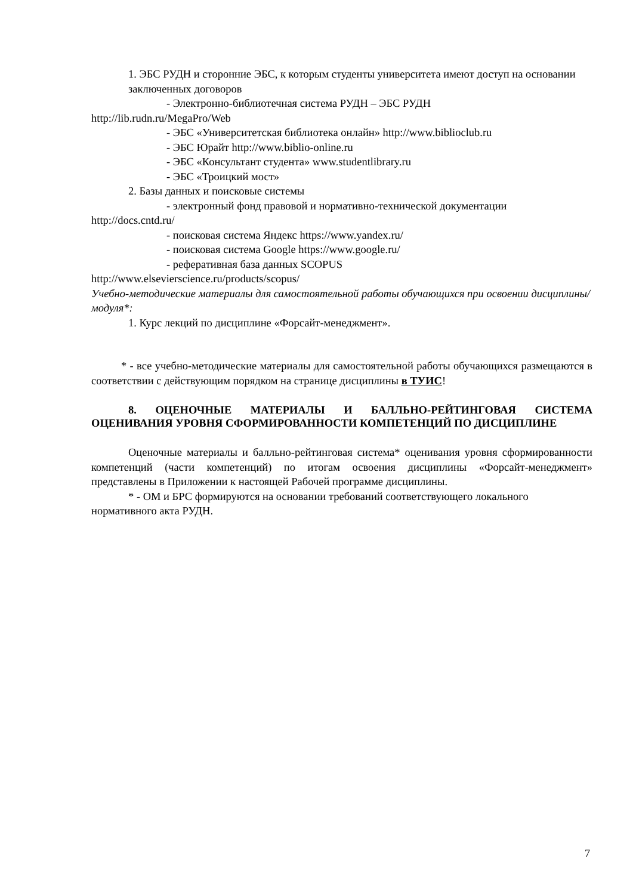1. ЭБС РУДН и сторонние ЭБС, к которым студенты университета имеют доступ на основании заключенных договоров
- Электронно-библиотечная система РУДН – ЭБС РУДН
http://lib.rudn.ru/MegaPro/Web
- ЭБС «Университетская библиотека онлайн» http://www.biblioclub.ru
- ЭБС Юрайт http://www.biblio-online.ru
- ЭБС «Консультант студента» www.studentlibrary.ru
- ЭБС «Троицкий мост»
2. Базы данных и поисковые системы
- электронный фонд правовой и нормативно-технической документации
http://docs.cntd.ru/
- поисковая система Яндекс https://www.yandex.ru/
- поисковая система Google https://www.google.ru/
- реферативная база данных SCOPUS
http://www.elsevierscience.ru/products/scopus/
Учебно-методические материалы для самостоятельной работы обучающихся при освоении дисциплины/модуля*:
1. Курс лекций по дисциплине «Форсайт-менеджмент».
* - все учебно-методические материалы для самостоятельной работы обучающихся размещаются в соответствии с действующим порядком на странице дисциплины в ТУИС!
8. ОЦЕНОЧНЫЕ МАТЕРИАЛЫ И БАЛЛЬНО-РЕЙТИНГОВАЯ СИСТЕМА ОЦЕНИВАНИЯ УРОВНЯ СФОРМИРОВАННОСТИ КОМПЕТЕНЦИЙ ПО ДИСЦИПЛИНЕ
Оценочные материалы и балльно-рейтинговая система* оценивания уровня сформированности компетенций (части компетенций) по итогам освоения дисциплины «Форсайт-менеджмент» представлены в Приложении к настоящей Рабочей программе дисциплины.
* - ОМ и БРС формируются на основании требований соответствующего локального нормативного акта РУДН.
7